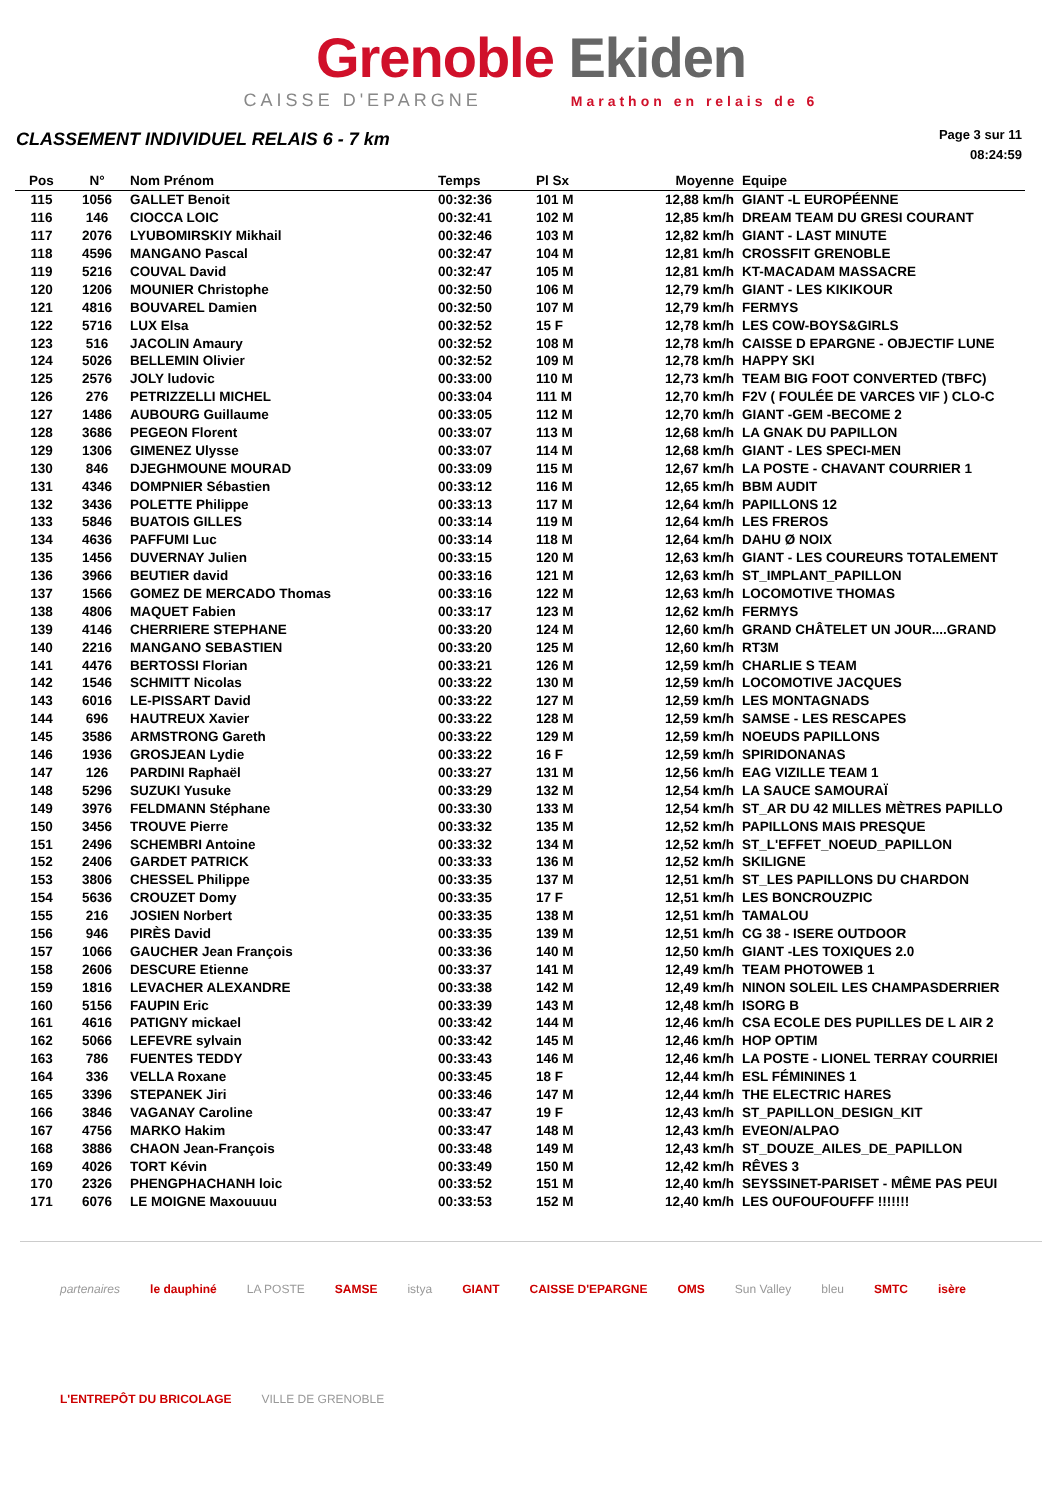Grenoble Ekiden
CAISSE D'EPARGNE Marathon en relais de 6
CLASSEMENT INDIVIDUEL RELAIS 6 - 7 km
Page 3 sur 11
08:24:59
| Pos | N° | Nom Prénom | Temps | Pl Sx | Moyenne | Equipe |
| --- | --- | --- | --- | --- | --- | --- |
| 115 | 1056 | GALLET Benoit | 00:32:36 | 101 M | 12,88 km/h | GIANT -L EUROPÉENNE |
| 116 | 146 | CIOCCA LOIC | 00:32:41 | 102 M | 12,85 km/h | DREAM TEAM DU GRESI COURANT |
| 117 | 2076 | LYUBOMIRSKIY Mikhail | 00:32:46 | 103 M | 12,82 km/h | GIANT - LAST MINUTE |
| 118 | 4596 | MANGANO Pascal | 00:32:47 | 104 M | 12,81 km/h | CROSSFIT GRENOBLE |
| 119 | 5216 | COUVAL David | 00:32:47 | 105 M | 12,81 km/h | KT-MACADAM MASSACRE |
| 120 | 1206 | MOUNIER Christophe | 00:32:50 | 106 M | 12,79 km/h | GIANT - LES KIKIKOUR |
| 121 | 4816 | BOUVAREL Damien | 00:32:50 | 107 M | 12,79 km/h | FERMYS |
| 122 | 5716 | LUX Elsa | 00:32:52 | 15 F | 12,78 km/h | LES COW-BOYS&GIRLS |
| 123 | 516 | JACOLIN Amaury | 00:32:52 | 108 M | 12,78 km/h | CAISSE D EPARGNE - OBJECTIF LUNE |
| 124 | 5026 | BELLEMIN Olivier | 00:32:52 | 109 M | 12,78 km/h | HAPPY SKI |
| 125 | 2576 | JOLY ludovic | 00:33:00 | 110 M | 12,73 km/h | TEAM BIG FOOT CONVERTED (TBFC) |
| 126 | 276 | PETRIZZELLI MICHEL | 00:33:04 | 111 M | 12,70 km/h | F2V ( FOULÉE DE VARCES VIF ) CLO-C |
| 127 | 1486 | AUBOURG Guillaume | 00:33:05 | 112 M | 12,70 km/h | GIANT -GEM -BECOME 2 |
| 128 | 3686 | PEGEON Florent | 00:33:07 | 113 M | 12,68 km/h | LA GNAK DU PAPILLON |
| 129 | 1306 | GIMENEZ Ulysse | 00:33:07 | 114 M | 12,68 km/h | GIANT - LES SPECI-MEN |
| 130 | 846 | DJEGHMOUNE MOURAD | 00:33:09 | 115 M | 12,67 km/h | LA POSTE - CHAVANT COURRIER 1 |
| 131 | 4346 | DOMPNIER Sébastien | 00:33:12 | 116 M | 12,65 km/h | BBM AUDIT |
| 132 | 3436 | POLETTE Philippe | 00:33:13 | 117 M | 12,64 km/h | PAPILLONS 12 |
| 133 | 5846 | BUATOIS GILLES | 00:33:14 | 119 M | 12,64 km/h | LES FREROS |
| 134 | 4636 | PAFFUMI Luc | 00:33:14 | 118 M | 12,64 km/h | DAHU Ø NOIX |
| 135 | 1456 | DUVERNAY Julien | 00:33:15 | 120 M | 12,63 km/h | GIANT - LES COUREURS TOTALEMENT |
| 136 | 3966 | BEUTIER david | 00:33:16 | 121 M | 12,63 km/h | ST_IMPLANT_PAPILLON |
| 137 | 1566 | GOMEZ DE MERCADO Thomas | 00:33:16 | 122 M | 12,63 km/h | LOCOMOTIVE THOMAS |
| 138 | 4806 | MAQUET Fabien | 00:33:17 | 123 M | 12,62 km/h | FERMYS |
| 139 | 4146 | CHERRIERE STEPHANE | 00:33:20 | 124 M | 12,60 km/h | GRAND CHÂTELET UN JOUR....GRAND |
| 140 | 2216 | MANGANO SEBASTIEN | 00:33:20 | 125 M | 12,60 km/h | RT3M |
| 141 | 4476 | BERTOSSI Florian | 00:33:21 | 126 M | 12,59 km/h | CHARLIE S TEAM |
| 142 | 1546 | SCHMITT Nicolas | 00:33:22 | 130 M | 12,59 km/h | LOCOMOTIVE JACQUES |
| 143 | 6016 | LE-PISSART David | 00:33:22 | 127 M | 12,59 km/h | LES MONTAGNADS |
| 144 | 696 | HAUTREUX Xavier | 00:33:22 | 128 M | 12,59 km/h | SAMSE - LES RESCAPES |
| 145 | 3586 | ARMSTRONG Gareth | 00:33:22 | 129 M | 12,59 km/h | NOEUDS PAPILLONS |
| 146 | 1936 | GROSJEAN Lydie | 00:33:22 | 16 F | 12,59 km/h | SPIRIDONANAS |
| 147 | 126 | PARDINI Raphaël | 00:33:27 | 131 M | 12,56 km/h | EAG VIZILLE TEAM 1 |
| 148 | 5296 | SUZUKI Yusuke | 00:33:29 | 132 M | 12,54 km/h | LA SAUCE SAMOURAÏ |
| 149 | 3976 | FELDMANN Stéphane | 00:33:30 | 133 M | 12,54 km/h | ST_AR DU 42 MILLES MÈTRES PAPILLO |
| 150 | 3456 | TROUVE Pierre | 00:33:32 | 135 M | 12,52 km/h | PAPILLONS MAIS PRESQUE |
| 151 | 2496 | SCHEMBRI Antoine | 00:33:32 | 134 M | 12,52 km/h | ST_L'EFFET_NOEUD_PAPILLON |
| 152 | 2406 | GARDET PATRICK | 00:33:33 | 136 M | 12,52 km/h | SKILIGNE |
| 153 | 3806 | CHESSEL Philippe | 00:33:35 | 137 M | 12,51 km/h | ST_LES PAPILLONS DU CHARDON |
| 154 | 5636 | CROUZET Domy | 00:33:35 | 17 F | 12,51 km/h | LES BONCROUZPIC |
| 155 | 216 | JOSIEN Norbert | 00:33:35 | 138 M | 12,51 km/h | TAMALOU |
| 156 | 946 | PIRÈS David | 00:33:35 | 139 M | 12,51 km/h | CG 38 - ISERE OUTDOOR |
| 157 | 1066 | GAUCHER Jean François | 00:33:36 | 140 M | 12,50 km/h | GIANT -LES TOXIQUES 2.0 |
| 158 | 2606 | DESCURE Etienne | 00:33:37 | 141 M | 12,49 km/h | TEAM PHOTOWEB 1 |
| 159 | 1816 | LEVACHER ALEXANDRE | 00:33:38 | 142 M | 12,49 km/h | NINON SOLEIL LES CHAMPASDERRIER |
| 160 | 5156 | FAUPIN Eric | 00:33:39 | 143 M | 12,48 km/h | ISORG B |
| 161 | 4616 | PATIGNY mickael | 00:33:42 | 144 M | 12,46 km/h | CSA ECOLE DES PUPILLES DE L AIR 2 |
| 162 | 5066 | LEFEVRE sylvain | 00:33:42 | 145 M | 12,46 km/h | HOP OPTIM |
| 163 | 786 | FUENTES TEDDY | 00:33:43 | 146 M | 12,46 km/h | LA POSTE - LIONEL TERRAY COURRIEI |
| 164 | 336 | VELLA Roxane | 00:33:45 | 18 F | 12,44 km/h | ESL FÉMININES 1 |
| 165 | 3396 | STEPANEK Jiri | 00:33:46 | 147 M | 12,44 km/h | THE ELECTRIC HARES |
| 166 | 3846 | VAGANAY Caroline | 00:33:47 | 19 F | 12,43 km/h | ST_PAPILLON_DESIGN_KIT |
| 167 | 4756 | MARKO Hakim | 00:33:47 | 148 M | 12,43 km/h | EVEON/ALPAO |
| 168 | 3886 | CHAON Jean-François | 00:33:48 | 149 M | 12,43 km/h | ST_DOUZE_AILES_DE_PAPILLON |
| 169 | 4026 | TORT Kévin | 00:33:49 | 150 M | 12,42 km/h | RÊVES 3 |
| 170 | 2326 | PHENGPHACHANH loic | 00:33:52 | 151 M | 12,40 km/h | SEYSSINET-PARISET - MÊME PAS PEUI |
| 171 | 6076 | LE MOIGNE Maxouuuu | 00:33:53 | 152 M | 12,40 km/h | LES OUFOUFOUFFF !!!!!!! |
partenaires le dauphiné LA POSTE SAMSE istya GIANT CAISSE D'EPARGNE OMS Sun Valley bleu SMTC isère L'ENTREPÔT DU BRICOLAGE VILLE DE GRENOBLE